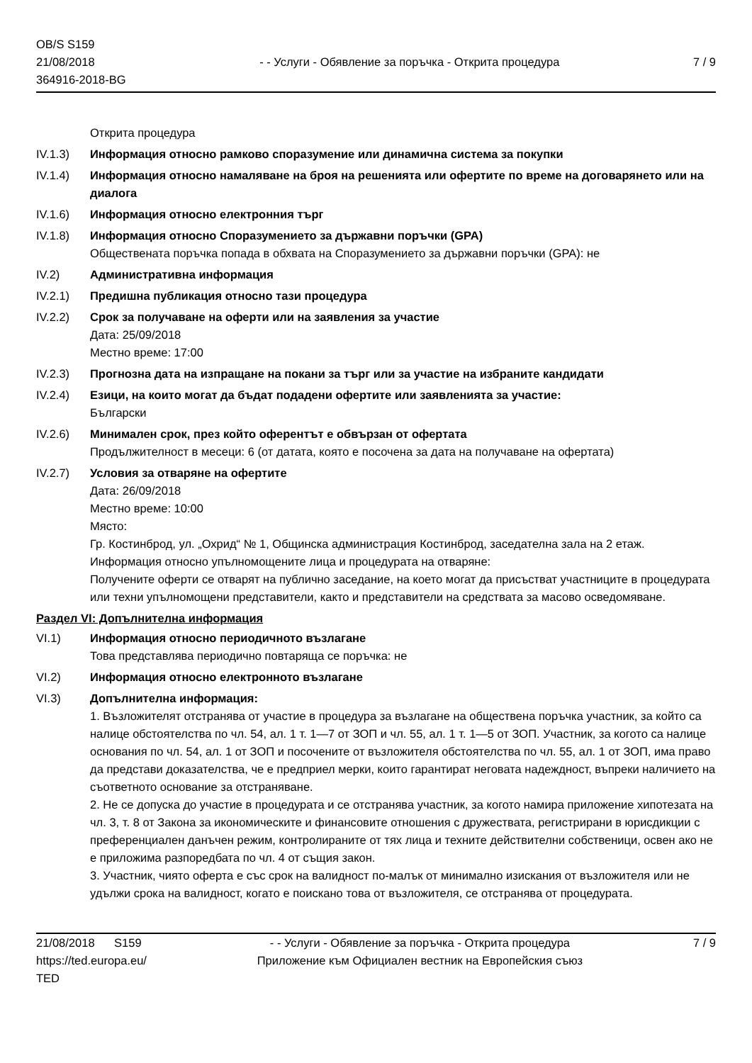OB/S S159
21/08/2018
364916-2018-BG
- - Услуги - Обявление за поръчка - Открита процедура
7 / 9
Открита процедура
IV.1.3) Информация относно рамково споразумение или динамична система за покупки
IV.1.4) Информация относно намаляване на броя на решенията или офертите по време на договарянето или на диалога
IV.1.6) Информация относно електронния търг
IV.1.8) Информация относно Споразумението за държавни поръчки (GPA)
Обществената поръчка попада в обхвата на Споразумението за държавни поръчки (GPA): не
IV.2) Административна информация
IV.2.1) Предишна публикация относно тази процедура
IV.2.2) Срок за получаване на оферти или на заявления за участие
Дата: 25/09/2018
Местно време: 17:00
IV.2.3) Прогнозна дата на изпращане на покани за търг или за участие на избраните кандидати
IV.2.4) Езици, на които могат да бъдат подадени офертите или заявленията за участие:
Български
IV.2.6) Минимален срок, през който оферентът е обвързан от офертата
Продължителност в месеци: 6 (от датата, която е посочена за дата на получаване на офертата)
IV.2.7) Условия за отваряне на офертите
Дата: 26/09/2018
Местно време: 10:00
Място:
Гр. Костинброд, ул. „Охрид“ № 1, Общинска администрация Костинброд, заседателна зала на 2 етаж.
Информация относно упълномощените лица и процедурата на отваряне:
Получените оферти се отварят на публично заседание, на което могат да присъстват участниците в процедурата или техни упълномощени представители, както и представители на средствата за масово осведомяване.
Раздел VI: Допълнителна информация
VI.1) Информация относно периодичното възлагане
Това представлява периодично повтаряща се поръчка: не
VI.2) Информация относно електронното възлагане
VI.3) Допълнителна информация:
1. Възложителят отстранява от участие в процедура за възлагане на обществена поръчка участник, за който са налице обстоятелства по чл. 54, ал. 1 т. 1—7 от ЗОП и чл. 55, ал. 1 т. 1—5 от ЗОП. Участник, за когото са налице основания по чл. 54, ал. 1 от ЗОП и посочените от възложителя обстоятелства по чл. 55, ал. 1 от ЗОП, има право да представи доказателства, че е предприел мерки, които гарантират неговата надеждност, въпреки наличието на съответното основание за отстраняване.
2. Не се допуска до участие в процедурата и се отстранява участник, за когото намира приложение хипотезата на чл. 3, т. 8 от Закона за икономическите и финансовите отношения с дружествата, регистрирани в юрисдикции с преференциален данъчен режим, контролираните от тях лица и техните действителни собственици, освен ако не е приложима разпоредбата по чл. 4 от същия закон.
3. Участник, чиято оферта е със срок на валидност по-малък от минимално изискания от възложителя или не удължи срока на валидност, когато е поискано това от възложителя, се отстранява от процедурата.
21/08/2018 S159
https://ted.europa.eu/
TED
- - Услуги - Обявление за поръчка - Открита процедура
Приложение към Официален вестник на Европейския съюз
7 / 9